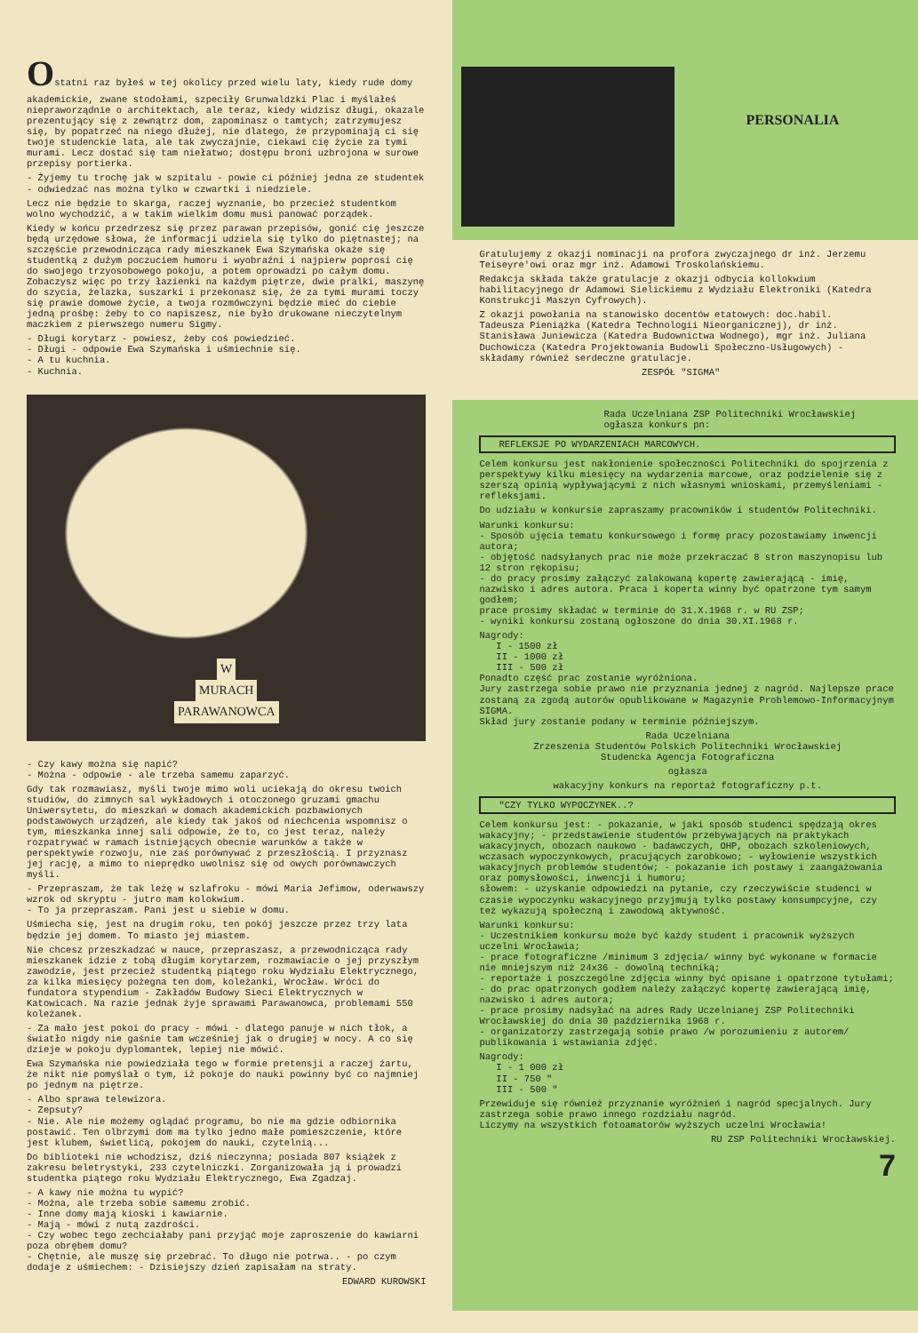Ostatni raz byłeś w tej okolicy przed wielu laty, kiedy rude domy akademickie, zwane stodołami, szpeciły Grunwaldzki Plac i myślałeś niepraworządnie o architektach, ale teraz, kiedy widzisz długi, okazale prezentujący się z zewnątrz dom, zapominasz o tamtych; zatrzymujesz się, by popatrzeć na niego dłużej, nie dlatego, że przypominają ci się twoje studenckie lata, ale tak zwyczajnie, ciekawi cię życie za tymi murami. Lecz dostać się tam niełatwo; dostępu broni uzbrojona w surowe przepisy portierka.
- Żyjemy tu trochę jak w szpitalu - powie ci później jedna ze studentek - odwiedzać nas można tylko w czwartki i niedziele.
Lecz nie będzie to skarga, raczej wyznanie, bo przecież studentkom wolno wychodzić, a w takim wielkim domu musi panować porządek.
Kiedy w końcu przedrzesz się przez parawan przepisów, gonić cię jeszcze będą urzędowe słowa, że informacji udziela się tylko do piętnastej; na szczęście przewodnicząca rady mieszkanek Ewa Szymańska okaże się studentką z dużym poczuciem humoru i wyobraźni i najpierw poprosi cię do swojego trzyosobowego pokoju, a potem oprowadzi po całym domu. Zobaczysz więc po trzy łazienki na każdym piętrze, dwie pralki, maszynę do szycia, żelazka, suszarki i przekonasz się, że za tymi murami toczy się prawie domowe życie, a twoja rozmówczyni będzie mieć do ciebie jedną prośbę: żeby to co napiszesz, nie było drukowane nieczytelnym maczkiem z pierwszego numeru Sigmy.
- Długi korytarz - powiesz, żeby coś powiedzieć.
- Długi - odpowie Ewa Szymańska i uśmiechnie się.
- A tu kuchnia.
- Kuchnia.
W
MURACH
PARAWANOWCA
- Czy kawy można się napić?
- Można - odpowie - ale trzeba samemu zaparzyć.
Gdy tak rozmawiasz, myśli twoje mimo woli uciekają do okresu twoich studiów, do zimnych sal wykładowych i otoczonego gruzami gmachu Uniwersytetu, do mieszkań w domach akademickich pozbawionych podstawowych urządzeń, ale kiedy tak jakoś od niechcenia wspomnisz o tym, mieszkanka innej sali odpowie, że to, co jest teraz, należy rozpatrywać w ramach istniejących obecnie warunków a także w perspektywie rozwoju, nie zaś porównywać z przeszłością. I przyznasz jej rację, a mimo to nieprędko uwolnisz się od owych porównawczych myśli.
- Przepraszam, że tak leżę w szlafroku - mówi Maria Jefimow, oderwawszy wzrok od skryptu - jutro mam kolokwium.
- To ja przepraszam. Pani jest u siebie w domu.
Uśmiecha się, jest na drugim roku, ten pokój jeszcze przez trzy lata będzie jej domem. To miasto jej miastem.
Nie chcesz przeszkadzać w nauce, przepraszasz, a przewodnicząca rady mieszkanek idzie z tobą długim korytarzem, rozmawiacie o jej przyszłym zawodzie, jest przecież studentką piątego roku Wydziału Elektrycznego, za kilka miesięcy pożegna ten dom, koleżanki, Wrocław. Wróci do fundatora stypendium - Zakładów Budowy Sieci Elektrycznych w Katowicach. Na razie jednak żyje sprawami Parawanowca, problemami 550 koleżanek.
- Za mało jest pokoi do pracy - mówi - dlatego panuje w nich tłok, a światło nigdy nie gaśnie tam wcześniej jak o drugiej w nocy. A co się dzieje w pokoju dyplomantek, lepiej nie mówić.
Ewa Szymańska nie powiedziała tego w formie pretensji a raczej żartu, że nikt nie pomyślał o tym, iż pokoje do nauki powinny być co najmniej po jednym na piętrze.
- Albo sprawa telewizora.
- Zepsuty?
- Nie. Ale nie możemy oglądać programu, bo nie ma gdzie odbiornika postawić. Ten olbrzymi dom ma tylko jedno małe pomieszczenie, które jest klubem, świetlicą, pokojem do nauki, czytelnią...
Do biblioteki nie wchodzisz, dziś nieczynna; posiada 807 książek z zakresu beletrystyki, 233 czytelniczki. Zorganizowała ją i prowadzi studentka piątego roku Wydziału Elektrycznego, Ewa Zgadzaj.
- A kawy nie można tu wypić?
- Można, ale trzeba sobie samemu zrobić.
- Inne domy mają kioski i kawiarnie.
- Mają - mówi z nutą zazdrości.
- Czy wobec tego zechciałaby pani przyjąć moje zaproszenie do kawiarni poza obrębem domu?
- Chętnie, ale muszę się przebrać. To długo nie potrwa.. - po czym dodaje z uśmiechem: - Dzisiejszy dzień zapisałam na straty.
EDWARD KUROWSKI
PERSONALIA
Gratulujemy z okazji nominacji na profora zwyczajnego dr inż. Jerzemu Teiseyre'owi oraz mgr inż. Adamowi Troskolańskiemu.
Redakcja składa także gratulacje z okazji odbycia kollokwium habilitacyjnego dr Adamowi Sielickiemu z Wydziału Elektroniki (Katedra Konstrukcji Maszyn Cyfrowych).
Z okazji powołania na stanowisko docentów etatowych: doc.habil. Tadeusza Pieniążka (Katedra Technologii Nieorganicznej), dr inż. Stanisława Juniewicza (Katedra Budownictwa Wodnego), mgr inż. Juliana Duchowicza (Katedra Projektowania Budowli Społeczno-Usługowych) - składamy również serdeczne gratulacje.
ZESPÓŁ "SIGMA"
Rada Uczelniana ZSP Politechniki Wrocławskiej ogłasza konkurs pn:
REFLEKSJE PO WYDARZENIACH MARCOWYCH.
Celem konkursu jest nakłonienie społeczności Politechniki do spojrzenia z perspektywy kilku miesięcy na wydarzenia marcowe, oraz podzielenie się z szerszą opinią wypływającymi z nich własnymi wnioskami, przemyśleniami - refleksjami.
Do udziału w konkursie zapraszamy pracowników i studentów Politechniki.
Warunki konkursu:
- Sposób ujęcia tematu konkursowego i formę pracy pozostawiamy inwencji autora;
- objętość nadsyłanych prac nie może przekraczać 8 stron maszynopisu lub 12 stron rękopisu;
- do pracy prosimy załączyć zalakowaną kopertę zawierającą - imię, nazwisko i adres autora. Praca i koperta winny być opatrzone tym samym godłem;
prace prosimy składać w terminie do 31.X.1968 r. w RU ZSP;
- wyniki konkursu zostaną ogłoszone do dnia 30.XI.1968 r.
Nagrody:
I - 1500 zł
II - 1000 zł
III - 500 zł
Ponadto część prac zostanie wyróżniona.
Jury zastrzega sobie prawo nie przyznania jednej z nagród. Najlepsze prace zostaną za zgodą autorów opublikowane w Magazynie Problemowo-Informacyjnym SIGMA.
Skład jury zostanie podany w terminie późniejszym.
Rada Uczelniana
Zrzeszenia Studentów Polskich Politechniki Wrocławskiej
Studencka Agencja Fotograficzna
ogłasza
wakacyjny konkurs na reportaż fotograficzny p.t.
"CZY TYLKO WYPOCZYNEK..?
Celem konkursu jest: - pokazanie, w jaki sposób studenci spędzają okres wakacyjny; - przedstawienie studentów przebywających na praktykach wakacyjnych, obozach naukowo - badawczych, OHP, obozach szkoleniowych, wczasach wypoczynkowych, pracujących zarobkowo; - wyłowienie wszystkich wakacyjnych problemów studentów; - pokazanie ich postawy i zaangażowania oraz pomysłowości, inwencji i humoru;
słowem: - uzyskanie odpowiedzi na pytanie, czy rzeczywiście studenci w czasie wypoczynku wakacyjnego przyjmują tylko postawy konsumpcyjne, czy też wykazują społeczną i zawodową aktywność.
Warunki konkursu:
- Uczestnikiem konkursu może być każdy student i pracownik wyższych uczelni Wrocławia;
- prace fotograficzne /minimum 3 zdjęcia/ winny być wykonane w formacie nie mniejszym niż 24x36 - dowolną techniką;
- reportaże i poszczególne zdjęcia winny być opisane i opatrzone tytułami;
- do prac opatrzonych godłem należy załączyć kopertę zawierającą imię, nazwisko i adres autora;
- prace prosimy nadsyłać na adres Rady Uczelnianej ZSP Politechniki Wrocławskiej do dnia 30 października 1968 r.
- organizatorzy zastrzegają sobie prawo /w porozumieniu z autorem/ publikowania i wstawiania zdjęć.
Nagrody:
I - 1 000 zł
II - 750 "
III - 500 "
Przewiduje się również przyznanie wyróżnień i nagród specjalnych. Jury zastrzega sobie prawo innego rozdziału nagród.
Liczymy na wszystkich fotoamatorów wyższych uczelni Wrocławia!
RU ZSP Politechniki Wrocławskiej.
7